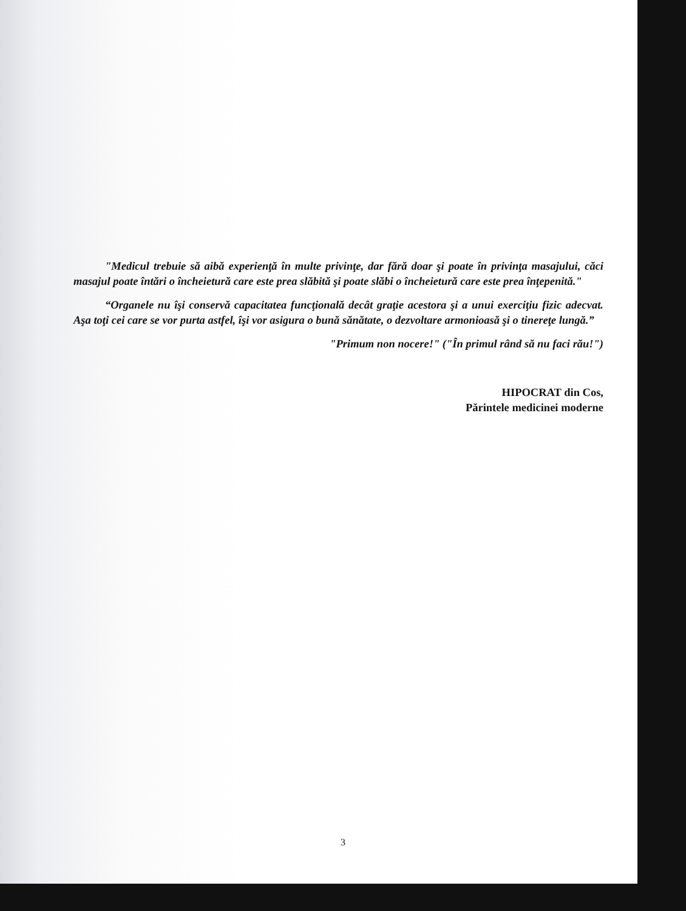"Medicul trebuie să aibă experienţă în multe privinţe, dar fără doar şi poate în privinţa masajului, căci masajul poate întări o încheietură care este prea slăbită şi poate slăbi o încheietură care este prea înţepenită."
“Organele nu îşi conservă capacitatea funcţională decât graţie acestora şi a unui exerciţiu fizic adecvat. Aşa toţi cei care se vor purta astfel, îşi vor asigura o bună sănătate, o dezvoltare armonioasă şi o tinereţe lungă.”
"Primum non nocere!" ("În primul rând să nu faci rău!")
HIPOCRAT din Cos,
Părintele medicinei moderne
3